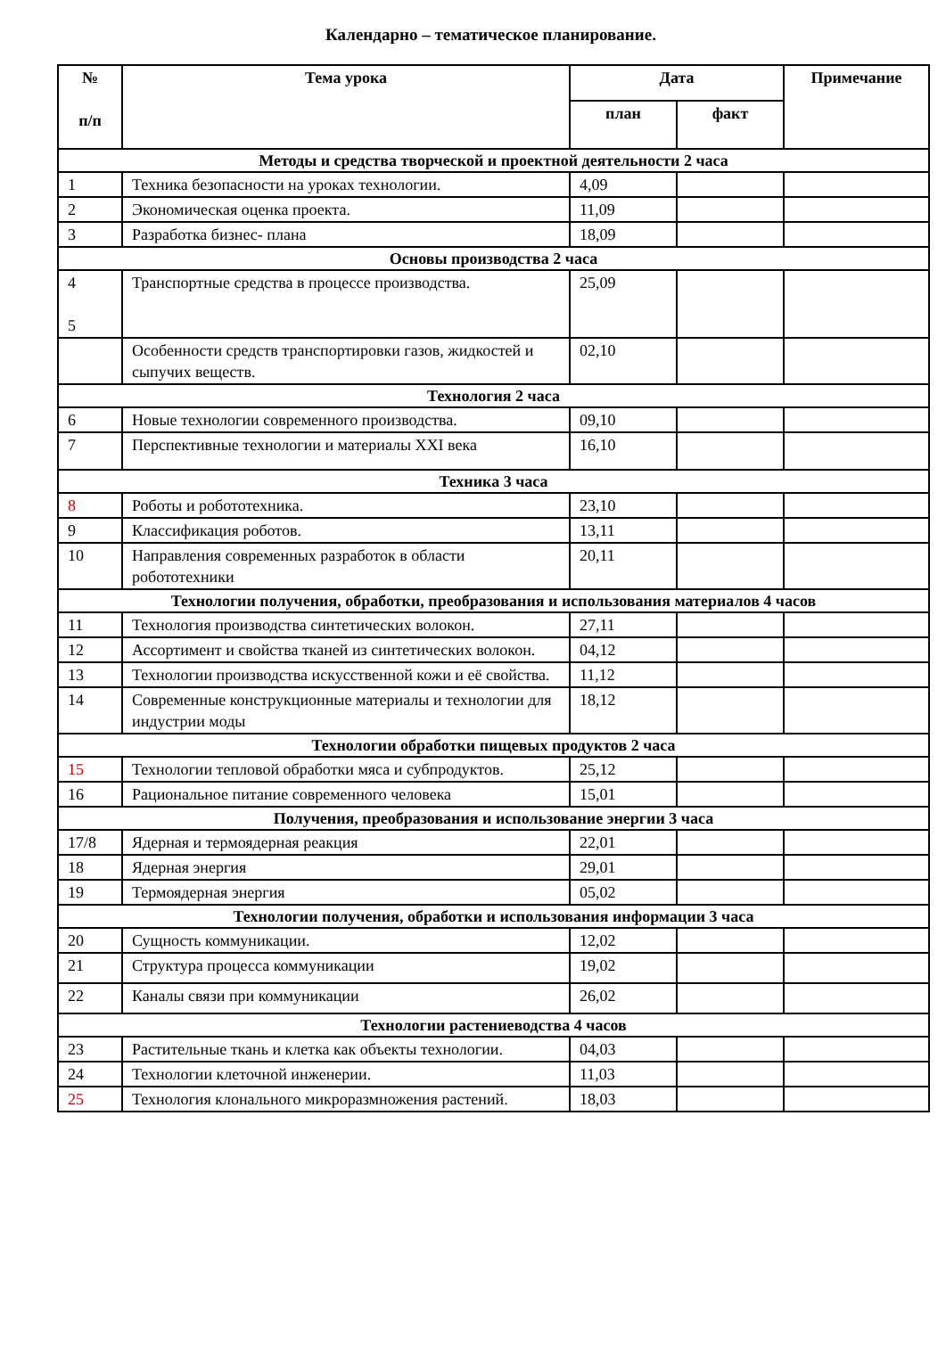Календарно – тематическое планирование.
| № п/п | Тема урока | Дата | | Примечание |
| --- | --- | --- | --- | --- |
| | | план | факт | |
| Методы и средства творческой и проектной деятельности 2 часа | | | | |
| 1 | Техника безопасности на уроках технологии. | 4,09 | | |
| 2 | Экономическая оценка проекта. | 11,09 | | |
| 3 | Разработка бизнес- плана | 18,09 | | |
| Основы производства 2 часа | | | | |
| 4 5 | Транспортные средства в процессе производства. | 25,09 | | |
| | Особенности средств транспортировки газов, жидкостей и сыпучих веществ. | 02,10 | | |
| Технология 2 часа | | | | |
| 6 | Новые технологии современного производства. | 09,10 | | |
| 7 | Перспективные технологии и материалы XXI века | 16,10 | | |
| Техника 3 часа | | | | |
| 8 | Роботы и робототехника. | 23,10 | | |
| 9 | Классификация роботов. | 13,11 | | |
| 10 | Направления современных разработок в области робототехники | 20,11 | | |
| Технологии получения, обработки, преобразования и использования материалов 4 часов | | | | |
| 11 | Технология производства синтетических волокон. | 27,11 | | |
| 12 | Ассортимент и свойства тканей из синтетических волокон. | 04,12 | | |
| 13 | Технологии производства искусственной кожи и её свойства. | 11,12 | | |
| 14 | Современные конструкционные материалы и технологии для индустрии моды | 18,12 | | |
| Технологии обработки пищевых продуктов 2 часа | | | | |
| 15 | Технологии тепловой обработки мяса и субпродуктов. | 25,12 | | |
| 16 | Рациональное питание современного человека | 15,01 | | |
| Получения, преобразования и использование энергии 3 часа | | | | |
| 17/8 | Ядерная и термоядерная реакция | 22,01 | | |
| 18 | Ядерная энергия | 29,01 | | |
| 19 | Термоядерная энергия | 05,02 | | |
| Технологии получения, обработки и использования информации 3 часа | | | | |
| 20 | Сущность коммуникации. | 12,02 | | |
| 21 | Структура процесса коммуникации | 19,02 | | |
| 22 | Каналы связи при коммуникации | 26,02 | | |
| Технологии растениеводства 4 часов | | | | |
| 23 | Растительные ткань и клетка как объекты технологии. | 04,03 | | |
| 24 | Технологии клеточной инженерии. | 11,03 | | |
| 25 | Технология клонального микроразмножения растений. | 18,03 | | |